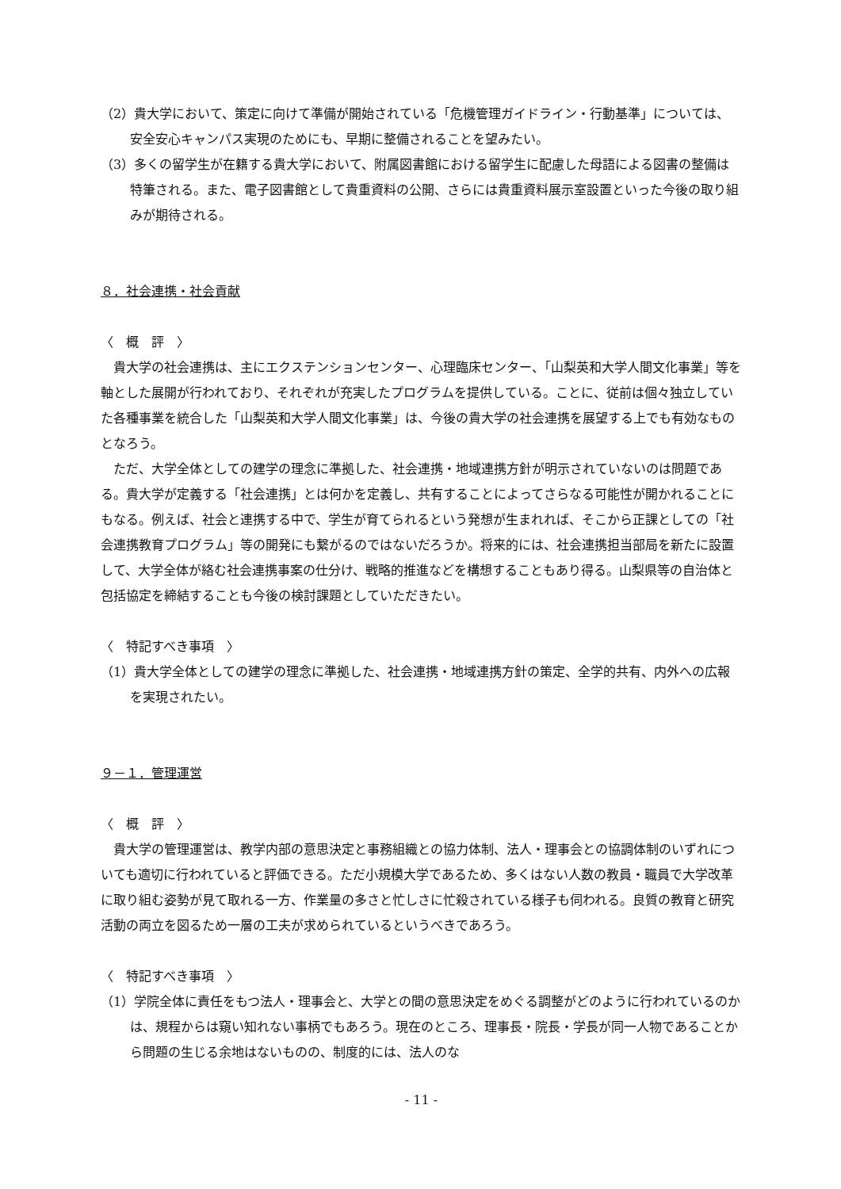（2）貴大学において、策定に向けて準備が開始されている「危機管理ガイドライン・行動基準」については、安全安心キャンパス実現のためにも、早期に整備されることを望みたい。
（3）多くの留学生が在籍する貴大学において、附属図書館における留学生に配慮した母語による図書の整備は特筆される。また、電子図書館として貴重資料の公開、さらには貴重資料展示室設置といった今後の取り組みが期待される。
８．社会連携・社会貢献
〈　概　評　〉
貴大学の社会連携は、主にエクステンションセンター、心理臨床センター、「山梨英和大学人間文化事業」等を軸とした展開が行われており、それぞれが充実したプログラムを提供している。ことに、従前は個々独立していた各種事業を統合した「山梨英和大学人間文化事業」は、今後の貴大学の社会連携を展望する上でも有効なものとなろう。
ただ、大学全体としての建学の理念に準拠した、社会連携・地域連携方針が明示されていないのは問題である。貴大学が定義する「社会連携」とは何かを定義し、共有することによってさらなる可能性が開かれることにもなる。例えば、社会と連携する中で、学生が育てられるという発想が生まれれば、そこから正課としての「社会連携教育プログラム」等の開発にも繋がるのではないだろうか。将来的には、社会連携担当部局を新たに設置して、大学全体が絡む社会連携事案の仕分け、戦略的推進などを構想することもあり得る。山梨県等の自治体と包括協定を締結することも今後の検討課題としていただきたい。
〈　特記すべき事項　〉
（1）貴大学全体としての建学の理念に準拠した、社会連携・地域連携方針の策定、全学的共有、内外への広報を実現されたい。
９－１．管理運営
〈　概　評　〉
貴大学の管理運営は、教学内部の意思決定と事務組織との協力体制、法人・理事会との協調体制のいずれについても適切に行われていると評価できる。ただ小規模大学であるため、多くはない人数の教員・職員で大学改革に取り組む姿勢が見て取れる一方、作業量の多さと忙しさに忙殺されている様子も伺われる。良質の教育と研究活動の両立を図るため一層の工夫が求められているというべきであろう。
〈　特記すべき事項　〉
（1）学院全体に責任をもつ法人・理事会と、大学との間の意思決定をめぐる調整がどのように行われているのかは、規程からは窺い知れない事柄でもあろう。現在のところ、理事長・院長・学長が同一人物であることから問題の生じる余地はないものの、制度的には、法人のな
- 11 -